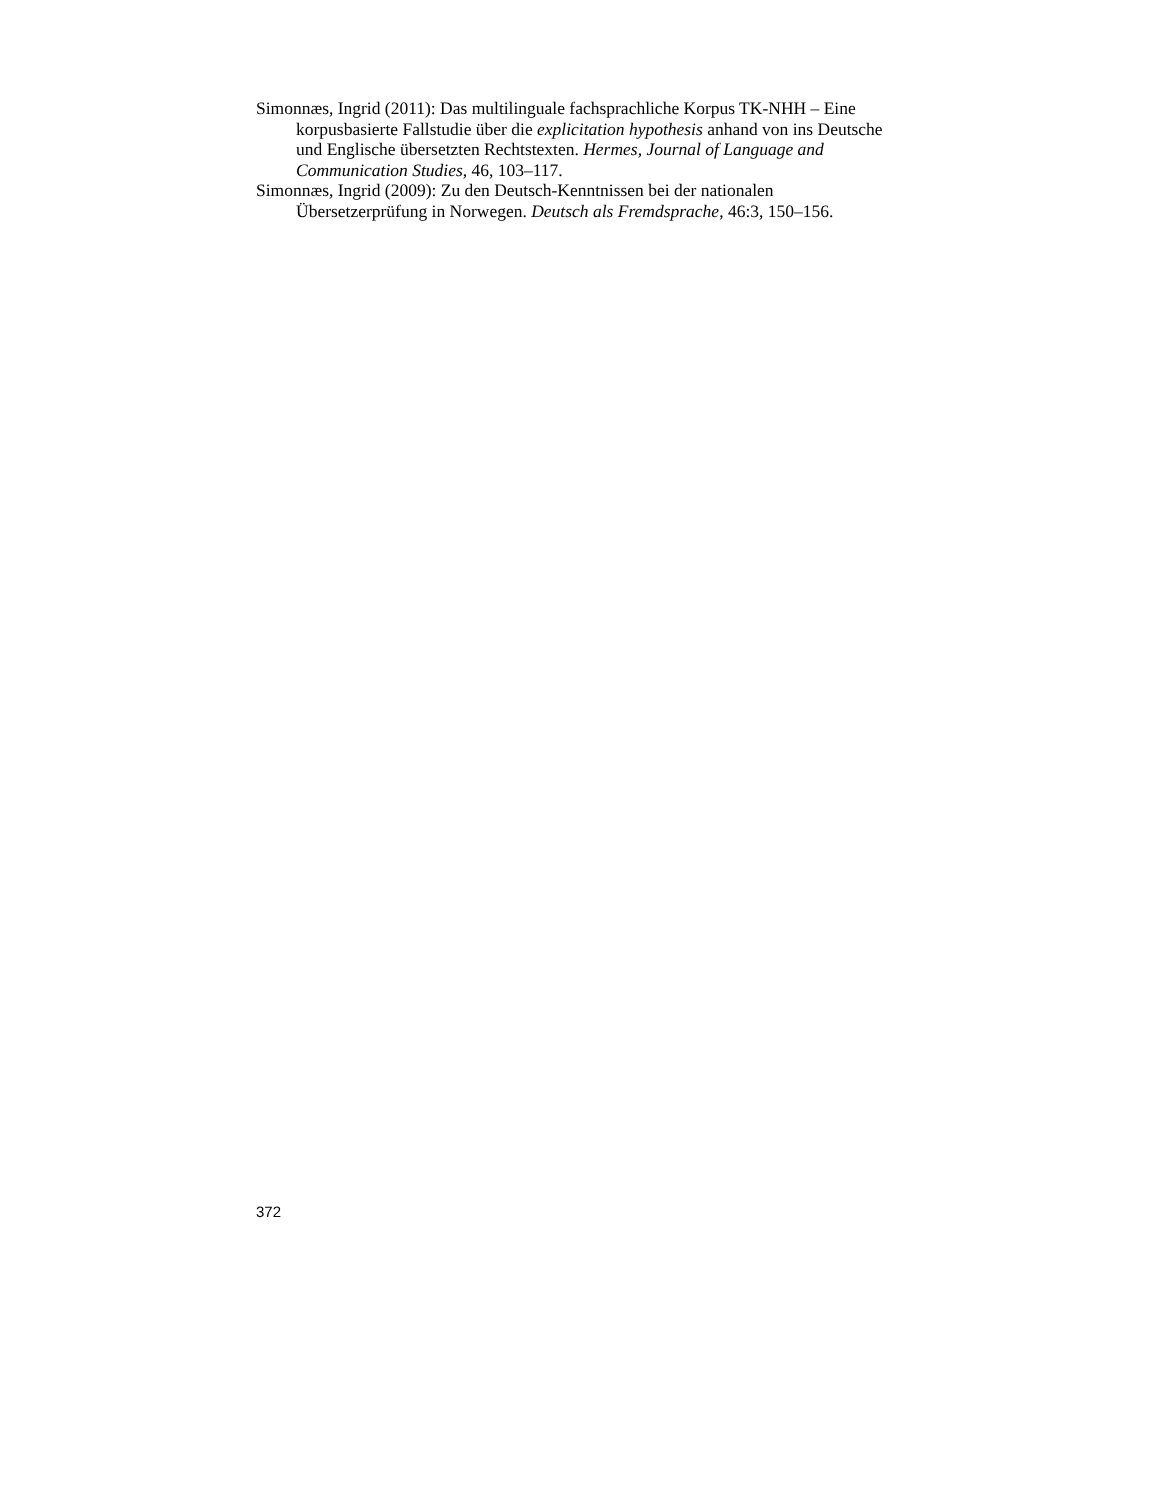Simonnæs, Ingrid (2011): Das multilinguale fachsprachliche Korpus TK-NHH – Eine korpusbasierte Fallstudie über die explicitation hypothesis anhand von ins Deutsche und Englische übersetzten Rechtstexten. Hermes, Journal of Language and Communication Studies, 46, 103–117.
Simonnæs, Ingrid (2009): Zu den Deutsch-Kenntnissen bei der nationalen Übersetzerprüfung in Norwegen. Deutsch als Fremdsprache, 46:3, 150–156.
372